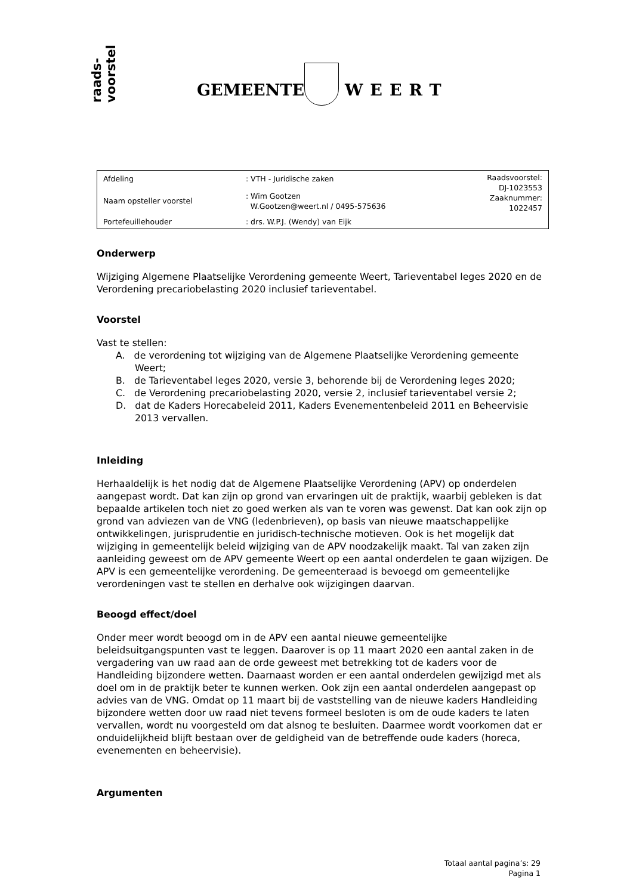raads-
voorstel
GEMEENTE WEERT
| Afdeling | : VTH - Juridische zaken | Raadsvoorstel: DJ-1023553 Zaaknummer: 1022457 |
| Naam opsteller voorstel | : Wim Gootzen W.Gootzen@weert.nl / 0495-575636 | |
| Portefeuillehouder | : drs. W.P.J. (Wendy) van Eijk | |
Onderwerp
Wijziging Algemene Plaatselijke Verordening gemeente Weert, Tarieventabel leges 2020 en de Verordening precariobelasting 2020 inclusief tarieventabel.
Voorstel
Vast te stellen:
A. de verordening tot wijziging van de Algemene Plaatselijke Verordening gemeente Weert;
B. de Tarieventabel leges 2020, versie 3, behorende bij de Verordening leges 2020;
C. de Verordening precariobelasting 2020, versie 2, inclusief tarieventabel versie 2;
D. dat de Kaders Horecabeleid 2011, Kaders Evenementenbeleid 2011 en Beheervisie 2013 vervallen.
Inleiding
Herhaaldelijk is het nodig dat de Algemene Plaatselijke Verordening (APV) op onderdelen aangepast wordt. Dat kan zijn op grond van ervaringen uit de praktijk, waarbij gebleken is dat bepaalde artikelen toch niet zo goed werken als van te voren was gewenst. Dat kan ook zijn op grond van adviezen van de VNG (ledenbrieven), op basis van nieuwe maatschappelijke ontwikkelingen, jurisprudentie en juridisch-technische motieven. Ook is het mogelijk dat wijziging in gemeentelijk beleid wijziging van de APV noodzakelijk maakt. Tal van zaken zijn aanleiding geweest om de APV gemeente Weert op een aantal onderdelen te gaan wijzigen. De APV is een gemeentelijke verordening. De gemeenteraad is bevoegd om gemeentelijke verordeningen vast te stellen en derhalve ook wijzigingen daarvan.
Beoogd effect/doel
Onder meer wordt beoogd om in de APV een aantal nieuwe gemeentelijke beleidsuitgangspunten vast te leggen. Daarover is op 11 maart 2020 een aantal zaken in de vergadering van uw raad aan de orde geweest met betrekking tot de kaders voor de Handleiding bijzondere wetten. Daarnaast worden er een aantal onderdelen gewijzigd met als doel om in de praktijk beter te kunnen werken. Ook zijn een aantal onderdelen aangepast op advies van de VNG. Omdat op 11 maart bij de vaststelling van de nieuwe kaders Handleiding bijzondere wetten door uw raad niet tevens formeel besloten is om de oude kaders te laten vervallen, wordt nu voorgesteld om dat alsnog te besluiten. Daarmee wordt voorkomen dat er onduidelijkheid blijft bestaan over de geldigheid van de betreffende oude kaders (horeca, evenementen en beheervisie).
Argumenten
Totaal aantal pagina’s: 29
Pagina 1